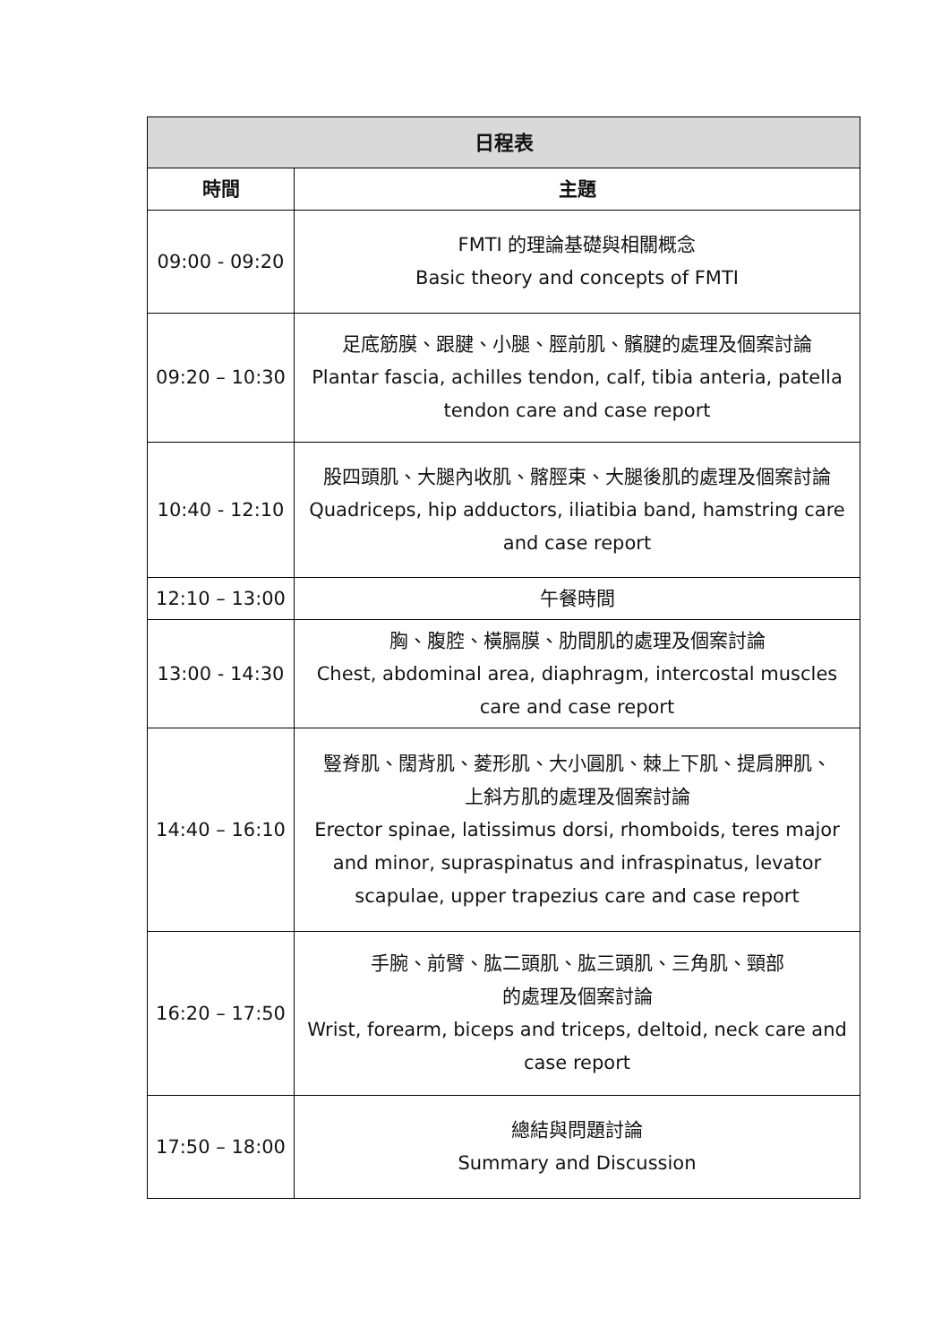| 日程表 | |
| --- | --- |
| 時間 | 主題 |
| 09:00 - 09:20 | FMTI 的理論基礎與相關概念 Basic theory and concepts of FMTI |
| 09:20 – 10:30 | 足底筋膜、跟腱、小腿、脛前肌、髕腱的處理及個案討論 Plantar fascia, achilles tendon, calf, tibia anteria, patella tendon care and case report |
| 10:40 - 12:10 | 股四頭肌、大腿內收肌、髂脛束、大腿後肌的處理及個案討論 Quadriceps, hip adductors, iliatibia band, hamstring care and case report |
| 12:10 – 13:00 | 午餐時間 |
| 13:00 - 14:30 | 胸、腹腔、橫膈膜、肋間肌的處理及個案討論 Chest, abdominal area, diaphragm, intercostal muscles care and case report |
| 14:40 – 16:10 | 豎脊肌、闊背肌、菱形肌、大小圓肌、棘上下肌、提肩胛肌、 上斜方肌的處理及個案討論 Erector spinae, latissimus dorsi, rhomboids, teres major and minor, supraspinatus and infraspinatus, levator scapulae, upper trapezius care and case report |
| 16:20 – 17:50 | 手腕、前臂、肱二頭肌、肱三頭肌、三角肌、頸部 的處理及個案討論 Wrist, forearm, biceps and triceps, deltoid, neck care and case report |
| 17:50 – 18:00 | 總結與問題討論 Summary and Discussion |